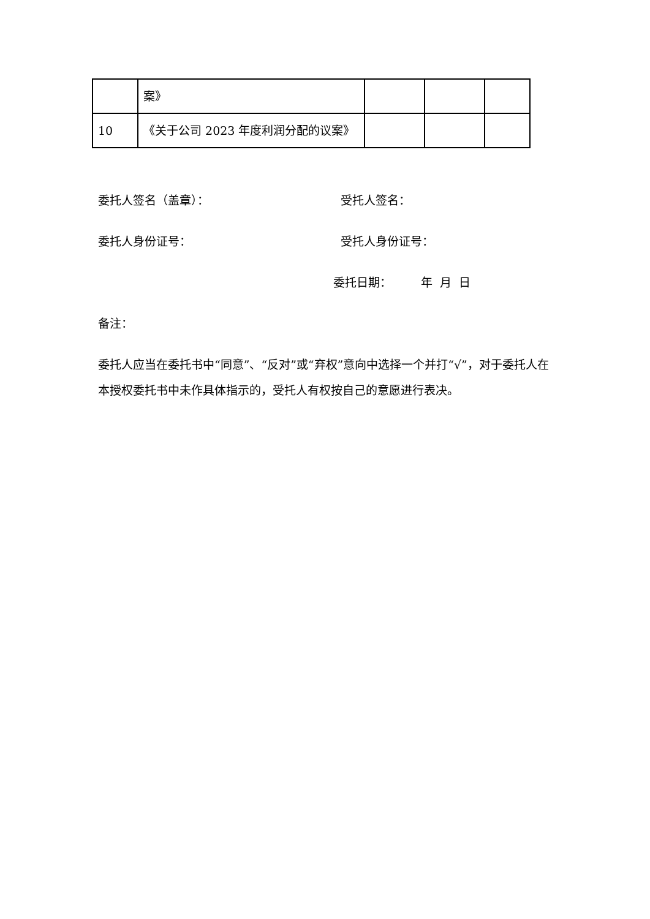| | 案》 | | | |
| 10 | 《关于公司 2023 年度利润分配的议案》 | | | |
委托人签名（盖章）： 受托人签名：
委托人身份证号： 受托人身份证号：
委托日期： 年 月 日
备注：
委托人应当在委托书中“同意”、“反对”或“弃权”意向中选择一个并打“√”，对于委托人在本授权委托书中未作具体指示的，受托人有权按自己的意愿进行表决。